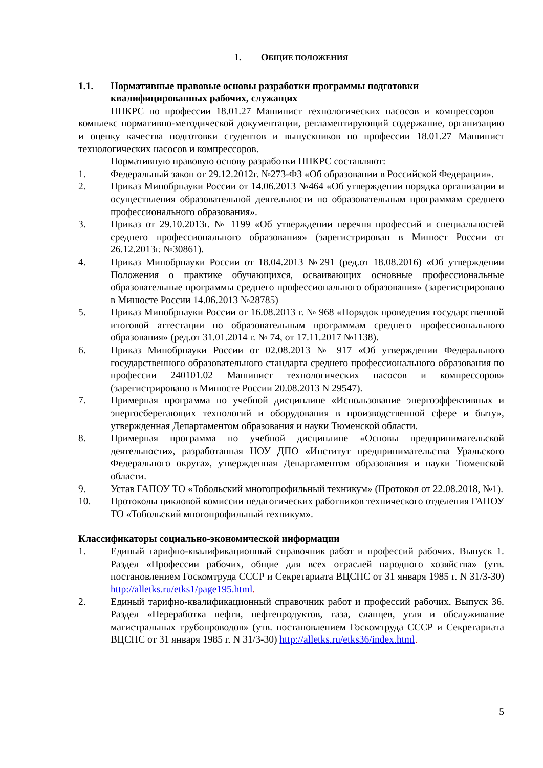1. ОБЩИЕ ПОЛОЖЕНИЯ
1.1. Нормативные правовые основы разработки программы подготовки квалифицированных рабочих, служащих
ППКРС по профессии 18.01.27 Машинист технологических насосов и компрессоров – комплекс нормативно-методической документации, регламентирующий содержание, организацию и оценку качества подготовки студентов и выпускников по профессии 18.01.27 Машинист технологических насосов и компрессоров.
Нормативную правовую основу разработки ППКРС составляют:
1. Федеральный закон от 29.12.2012г. №273-ФЗ «Об образовании в Российской Федерации».
2. Приказ Минобрнауки России от 14.06.2013 №464 «Об утверждении порядка организации и осуществления образовательной деятельности по образовательным программам среднего профессионального образования».
3. Приказ от 29.10.2013г. № 1199 «Об утверждении перечня профессий и специальностей среднего профессионального образования» (зарегистрирован в Минюст России от 26.12.2013г. №30861).
4. Приказ Минобрнауки России от 18.04.2013 №291 (ред.от 18.08.2016) «Об утверждении Положения о практике обучающихся, осваивающих основные профессиональные образовательные программы среднего профессионального образования» (зарегистрировано в Минюсте России 14.06.2013 №28785)
5. Приказ Минобрнауки России от 16.08.2013 г. № 968 «Порядок проведения государственной итоговой аттестации по образовательным программам среднего профессионального образования» (ред.от 31.01.2014 г. № 74, от 17.11.2017 №1138).
6. Приказ Минобрнауки России от 02.08.2013 № 917 «Об утверждении Федерального государственного образовательного стандарта среднего профессионального образования по профессии 240101.02 Машинист технологических насосов и компрессоров» (зарегистрировано в Минюсте России 20.08.2013 N 29547).
7. Примерная программа по учебной дисциплине «Использование энергоэффективных и энергосберегающих технологий и оборудования в производственной сфере и быту», утвержденная Департаментом образования и науки Тюменской области.
8. Примерная программа по учебной дисциплине «Основы предпринимательской деятельности», разработанная НОУ ДПО «Институт предпринимательства Уральского Федерального округа», утвержденная Департаментом образования и науки Тюменской области.
9. Устав ГАПОУ ТО «Тобольский многопрофильный техникум» (Протокол от 22.08.2018, №1).
10. Протоколы цикловой комиссии педагогических работников технического отделения ГАПОУ ТО «Тобольский многопрофильный техникум».
Классификаторы социально-экономической информации
1. Единый тарифно-квалификационный справочник работ и профессий рабочих. Выпуск 1. Раздел «Профессии рабочих, общие для всех отраслей народного хозяйства» (утв. постановлением Госкомтруда СССР и Секретариата ВЦСПС от 31 января 1985 г. N 31/3-30) http://alletks.ru/etks1/page195.html.
2. Единый тарифно-квалификационный справочник работ и профессий рабочих. Выпуск 36. Раздел «Переработка нефти, нефтепродуктов, газа, сланцев, угля и обслуживание магистральных трубопроводов» (утв. постановлением Госкомтруда СССР и Секретариата ВЦСПС от 31 января 1985 г. N 31/3-30) http://alletks.ru/etks36/index.html.
5